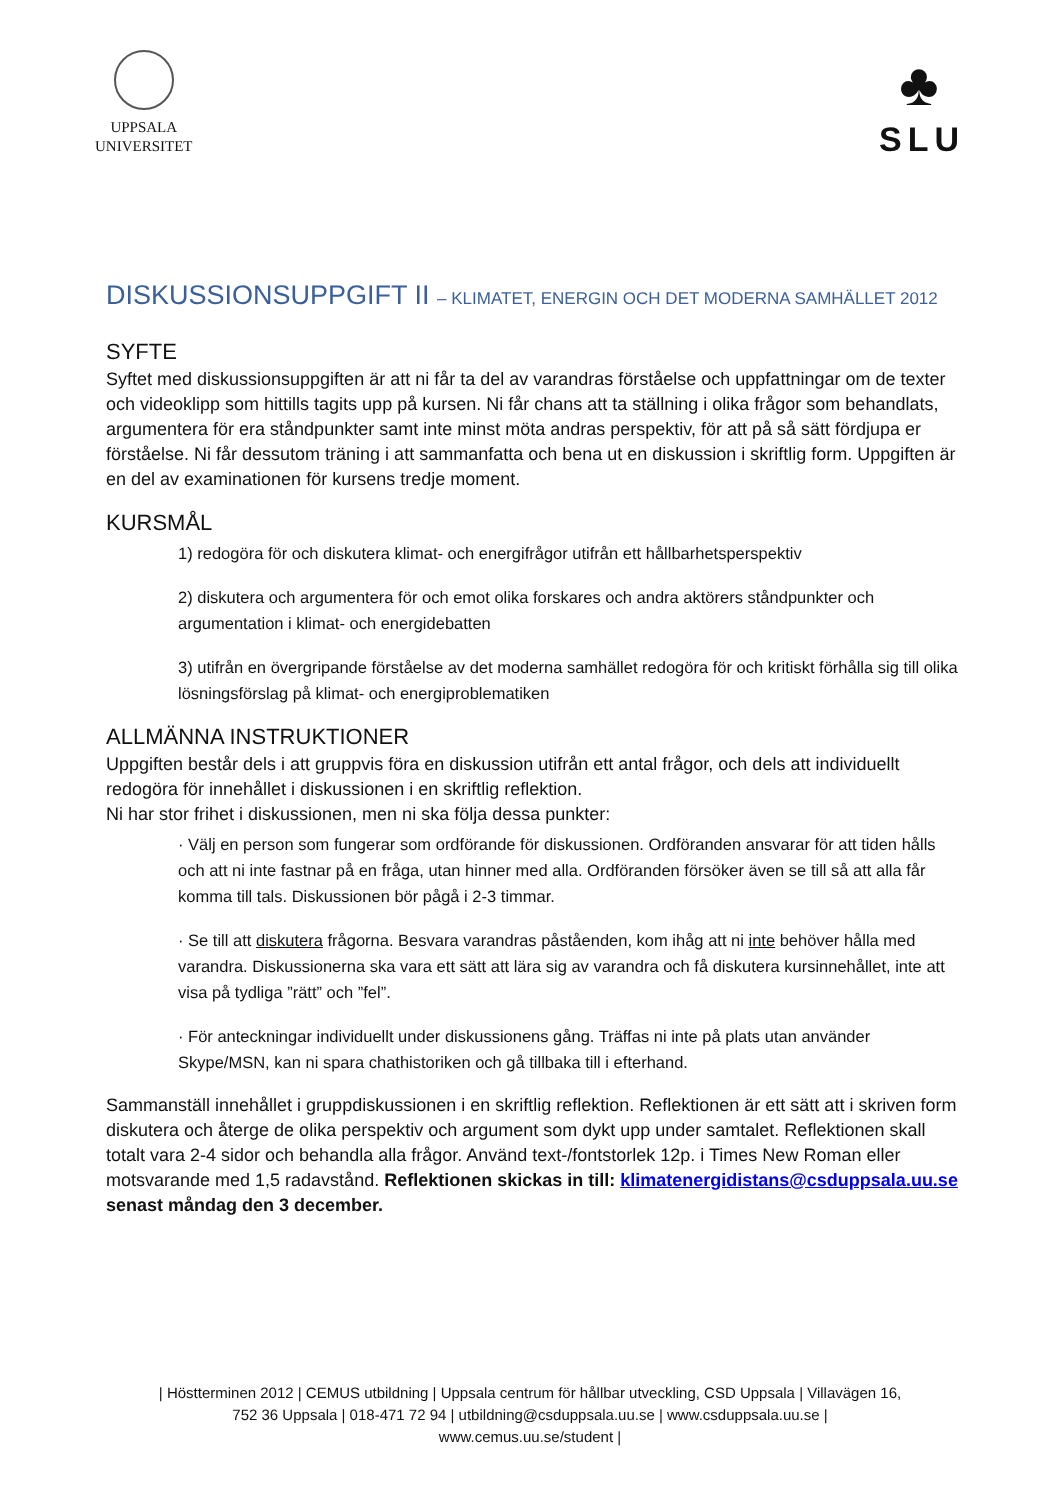UPPSALA
UNIVERSITET
♣
SLU
DISKUSSIONSUPPGIFT II – KLIMATET, ENERGIN OCH DET MODERNA SAMHÄLLET 2012
SYFTE
Syftet med diskussionsuppgiften är att ni får ta del av varandras förståelse och uppfattningar om de texter och videoklipp som hittills tagits upp på kursen. Ni får chans att ta ställning i olika frågor som behandlats, argumentera för era ståndpunkter samt inte minst möta andras perspektiv, för att på så sätt fördjupa er förståelse. Ni får dessutom träning i att sammanfatta och bena ut en diskussion i skriftlig form. Uppgiften är en del av examinationen för kursens tredje moment.
KURSMÅL
1) redogöra för och diskutera klimat- och energifrågor utifrån ett hållbarhetsperspektiv
2) diskutera och argumentera för och emot olika forskares och andra aktörers ståndpunkter och argumentation i klimat- och energidebatten
3) utifrån en övergripande förståelse av det moderna samhället redogöra för och kritiskt förhålla sig till olika lösningsförslag på klimat- och energiproblematiken
ALLMÄNNA INSTRUKTIONER
Uppgiften består dels i att gruppvis föra en diskussion utifrån ett antal frågor, och dels att individuellt redogöra för innehållet i diskussionen i en skriftlig reflektion.
Ni har stor frihet i diskussionen, men ni ska följa dessa punkter:
· Välj en person som fungerar som ordförande för diskussionen. Ordföranden ansvarar för att tiden hålls och att ni inte fastnar på en fråga, utan hinner med alla. Ordföranden försöker även se till så att alla får komma till tals. Diskussionen bör pågå i 2-3 timmar.
· Se till att diskutera frågorna. Besvara varandras påståenden, kom ihåg att ni inte behöver hålla med varandra. Diskussionerna ska vara ett sätt att lära sig av varandra och få diskutera kursinnehållet, inte att visa på tydliga ”rätt” och ”fel”.
· För anteckningar individuellt under diskussionens gång. Träffas ni inte på plats utan använder Skype/MSN, kan ni spara chathistoriken och gå tillbaka till i efterhand.
Sammanställ innehållet i gruppdiskussionen i en skriftlig reflektion. Reflektionen är ett sätt att i skriven form diskutera och återge de olika perspektiv och argument som dykt upp under samtalet. Reflektionen skall totalt vara 2-4 sidor och behandla alla frågor. Använd text-/fontstorlek 12p. i Times New Roman eller motsvarande med 1,5 radavstånd. Reflektionen skickas in till: klimatenergidistans@csduppsala.uu.se senast måndag den 3 december.
| Höstterminen 2012 | CEMUS utbildning | Uppsala centrum för hållbar utveckling, CSD Uppsala | Villavägen 16,
752 36 Uppsala | 018-471 72 94 | utbildning@csduppsala.uu.se | www.csduppsala.uu.se |
www.cemus.uu.se/student |